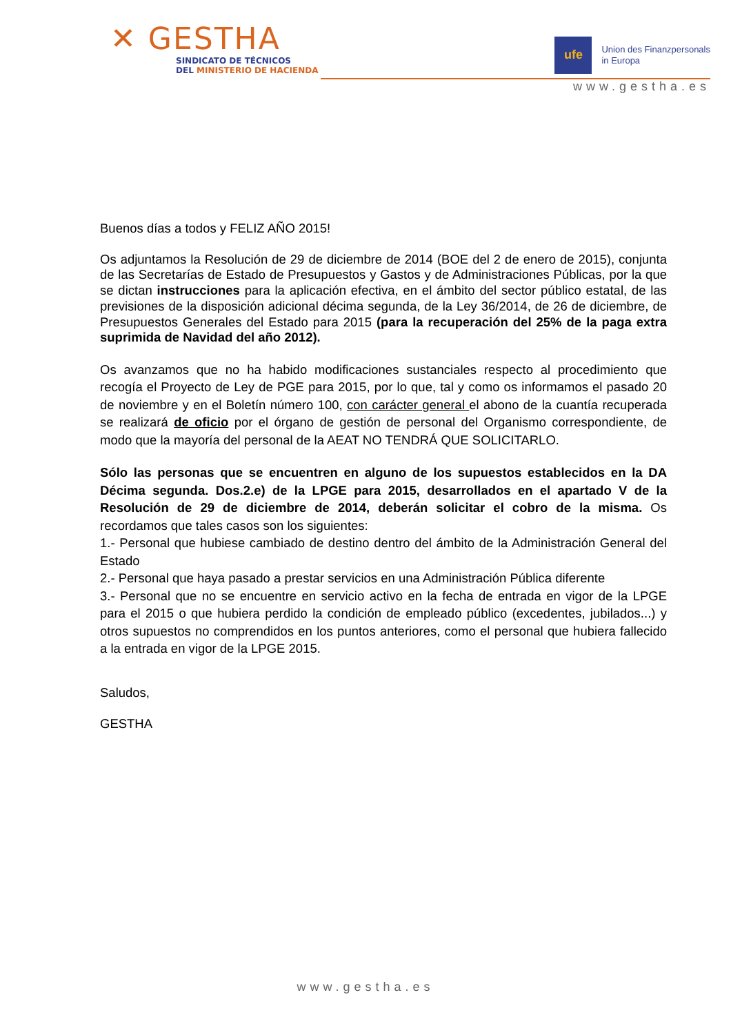✕ GESTHA
SINDICATO DE TÉCNICOS
DEL MINISTERIO DE HACIENDA
ufe
Union des Finanzpersonals
in Europa
www.gestha.es
Buenos días a todos y FELIZ AÑO 2015!
Os adjuntamos la Resolución de 29 de diciembre de 2014 (BOE del 2 de enero de 2015), conjunta de las Secretarías de Estado de Presupuestos y Gastos y de Administraciones Públicas, por la que se dictan instrucciones para la aplicación efectiva, en el ámbito del sector público estatal, de las previsiones de la disposición adicional décima segunda, de la Ley 36/2014, de 26 de diciembre, de Presupuestos Generales del Estado para 2015 (para la recuperación del 25% de la paga extra suprimida de Navidad del año 2012).
Os avanzamos que no ha habido modificaciones sustanciales respecto al procedimiento que recogía el Proyecto de Ley de PGE para 2015, por lo que, tal y como os informamos el pasado 20 de noviembre y en el Boletín número 100, con carácter general el abono de la cuantía recuperada se realizará de oficio por el órgano de gestión de personal del Organismo correspondiente, de modo que la mayoría del personal de la AEAT NO TENDRÁ QUE SOLICITARLO.
Sólo las personas que se encuentren en alguno de los supuestos establecidos en la DA Décima segunda. Dos.2.e) de la LPGE para 2015, desarrollados en el apartado V de la Resolución de 29 de diciembre de 2014, deberán solicitar el cobro de la misma. Os recordamos que tales casos son los siguientes:
1.- Personal que hubiese cambiado de destino dentro del ámbito de la Administración General del Estado
2.- Personal que haya pasado a prestar servicios en una Administración Pública diferente
3.- Personal que no se encuentre en servicio activo en la fecha de entrada en vigor de la LPGE para el 2015 o que hubiera perdido la condición de empleado público (excedentes, jubilados...) y otros supuestos no comprendidos en los puntos anteriores, como el personal que hubiera fallecido a la entrada en vigor de la LPGE 2015.
Saludos,
GESTHA
www.gestha.es